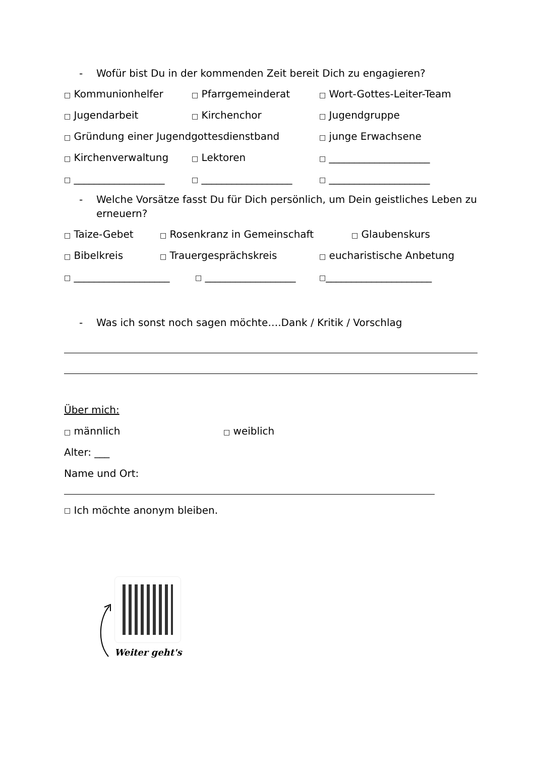- Wofür bist Du in der kommenden Zeit bereit Dich zu engagieren?
□ Kommunionhelfer □ Pfarrgemeinderat □ Wort-Gottes-Leiter-Team
□ Jugendarbeit □ Kirchenchor □ Jugendgruppe
□ Gründung einer Jugendgottesdienstband □ junge Erwachsene
□ Kirchenverwaltung □ Lektoren □ ____________________
□ __________________ □ __________________ □ ____________________
- Welche Vorsätze fasst Du für Dich persönlich, um Dein geistliches Leben zu erneuern?
□ Taize-Gebet □ Rosenkranz in Gemeinschaft □ Glaubenskurs
□ Bibelkreis □ Trauergesprächskreis □ eucharistische Anbetung
□ ___________________ □ __________________ □_____________________
- Was ich sonst noch sagen möchte….Dank / Kritik / Vorschlag
Über mich:
□ männlich □ weiblich
Alter: ___
Name und Ort:
□ Ich möchte anonym bleiben.
Weiter geht's